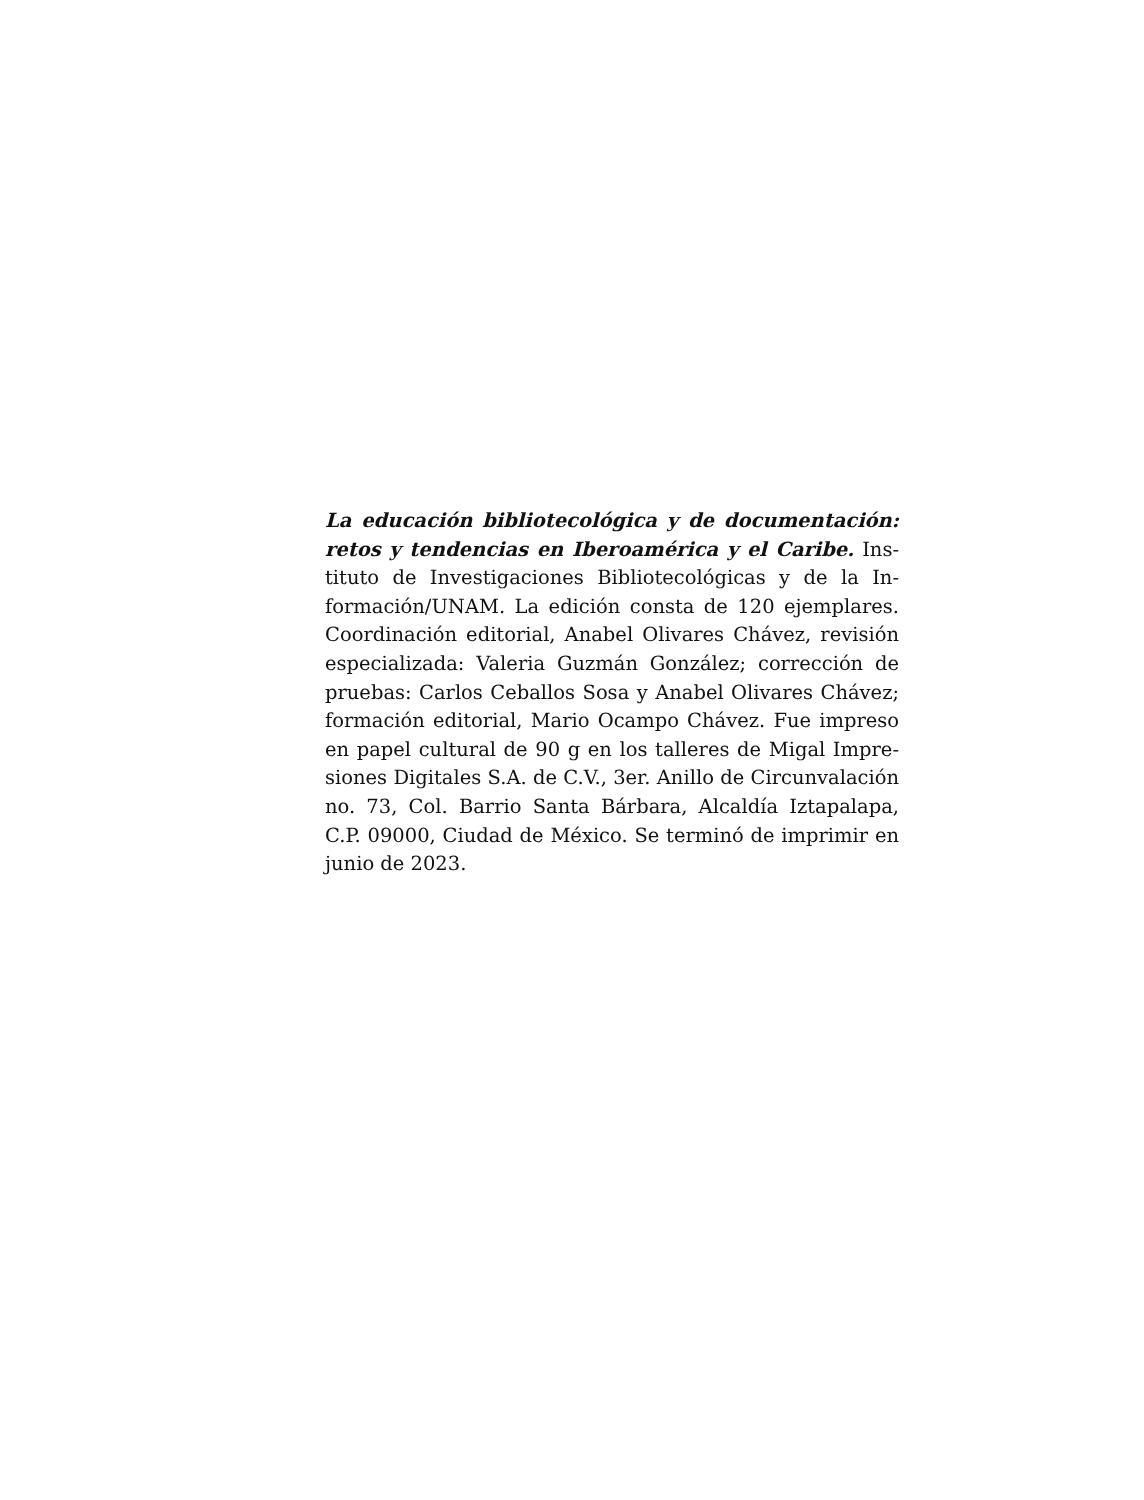La educación bibliotecológica y de documentación: retos y tendencias en Iberoamérica y el Caribe. Ins­tituto de Investigaciones Bibliotecológicas y de la In­formación/UNAM. La edición consta de 120 ejemplares. Coordinación editorial, Anabel Olivares Chávez, revisión especializada: Valeria Guzmán González; corrección de pruebas: Carlos Ceballos Sosa y Anabel Olivares Chávez; formación editorial, Mario Ocampo Chávez. Fue impreso en papel cultural de 90 g en los talleres de Migal Impre­siones Digitales S.A. de C.V., 3er. Anillo de Circunvalación no. 73, Col. Barrio Santa Bárbara, Alcaldía Iztapalapa, C.P. 09000, Ciudad de México. Se terminó de imprimir en ju­nio de 2023.